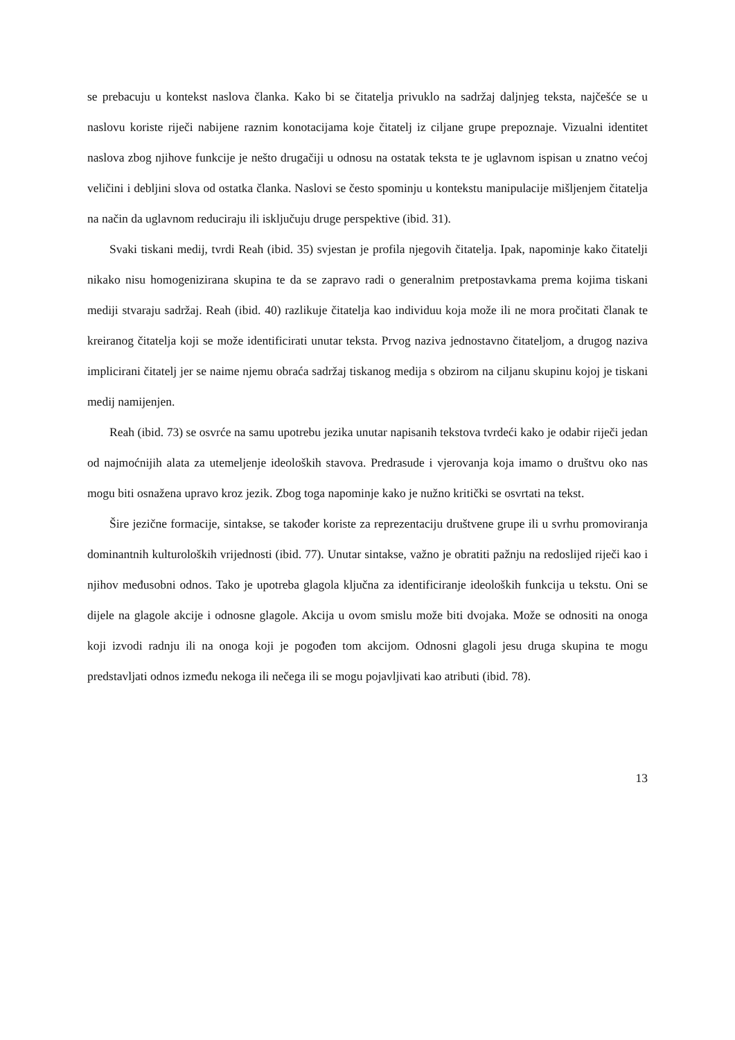se prebacuju u kontekst naslova članka. Kako bi se čitatelja privuklo na sadržaj daljnjeg teksta, najčešće se u naslovu koriste riječi nabijene raznim konotacijama koje čitatelj iz ciljane grupe prepoznaje. Vizualni identitet naslova zbog njihove funkcije je nešto drugačiji u odnosu na ostatak teksta te je uglavnom ispisan u znatno većoj veličini i debljini slova od ostatka članka. Naslovi se često spominju u kontekstu manipulacije mišljenjem čitatelja na način da uglavnom reduciraju ili isključuju druge perspektive (ibid. 31).
Svaki tiskani medij, tvrdi Reah (ibid. 35) svjestan je profila njegovih čitatelja. Ipak, napominje kako čitatelji nikako nisu homogenizirana skupina te da se zapravo radi o generalnim pretpostavkama prema kojima tiskani mediji stvaraju sadržaj. Reah (ibid. 40) razlikuje čitatelja kao individuu koja može ili ne mora pročitati članak te kreiranog čitatelja koji se može identificirati unutar teksta. Prvog naziva jednostavno čitateljom, a drugog naziva implicirani čitatelj jer se naime njemu obraća sadržaj tiskanog medija s obzirom na ciljanu skupinu kojoj je tiskani medij namijenjen.
Reah (ibid. 73) se osvrće na samu upotrebu jezika unutar napisanih tekstova tvrdeći kako je odabir riječi jedan od najmoćnijih alata za utemeljenje ideoloških stavova. Predrasude i vjerovanja koja imamo o društvu oko nas mogu biti osnažena upravo kroz jezik. Zbog toga napominje kako je nužno kritički se osvrtati na tekst.
Šire jezične formacije, sintakse, se također koriste za reprezentaciju društvene grupe ili u svrhu promoviranja dominantnih kulturoloških vrijednosti (ibid. 77). Unutar sintakse, važno je obratiti pažnju na redoslijed riječi kao i njihov međusobni odnos. Tako je upotreba glagola ključna za identificiranje ideoloških funkcija u tekstu. Oni se dijele na glagole akcije i odnosne glagole. Akcija u ovom smislu može biti dvojaka. Može se odnositi na onoga koji izvodi radnju ili na onoga koji je pogođen tom akcijom. Odnosni glagoli jesu druga skupina te mogu predstavljati odnos između nekoga ili nečega ili se mogu pojavljivati kao atributi (ibid. 78).
13